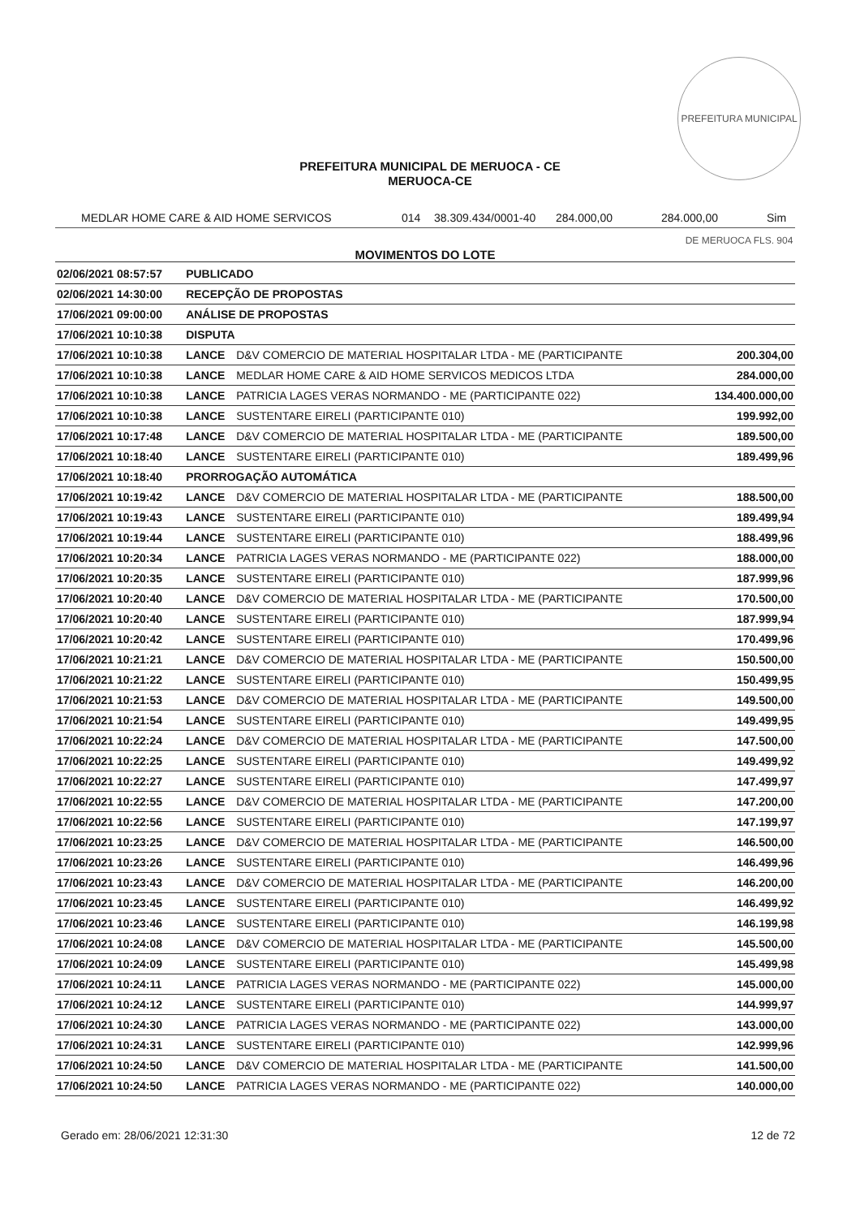PREFEITURA MUNICIPAL DE MERUOCA FLS. 904
PREFEITURA MUNICIPAL DE MERUOCA - CE
MERUOCA-CE
MEDLAR HOME CARE & AID HOME SERVICOS 014 38.309.434/0001-40 284.000,00 284.000,00 Sim
MOVIMENTOS DO LOTE
| 02/06/2021 08:57:57 | PUBLICADO | | |
| 02/06/2021 14:30:00 | RECEPÇÃO DE PROPOSTAS | | |
| 17/06/2021 09:00:00 | ANÁLISE DE PROPOSTAS | | |
| 17/06/2021 10:10:38 | DISPUTA | | |
| 17/06/2021 10:10:38 | LANCE | D&V COMERCIO DE MATERIAL HOSPITALAR LTDA - ME (PARTICIPANTE | 200.304,00 |
| 17/06/2021 10:10:38 | LANCE | MEDLAR HOME CARE & AID HOME SERVICOS MEDICOS LTDA | 284.000,00 |
| 17/06/2021 10:10:38 | LANCE | PATRICIA LAGES VERAS NORMANDO - ME (PARTICIPANTE 022) | 134.400.000,00 |
| 17/06/2021 10:10:38 | LANCE | SUSTENTARE EIRELI (PARTICIPANTE 010) | 199.992,00 |
| 17/06/2021 10:17:48 | LANCE | D&V COMERCIO DE MATERIAL HOSPITALAR LTDA - ME (PARTICIPANTE | 189.500,00 |
| 17/06/2021 10:18:40 | LANCE | SUSTENTARE EIRELI (PARTICIPANTE 010) | 189.499,96 |
| 17/06/2021 10:18:40 | PRORROGAÇÃO AUTOMÁTICA | | |
| 17/06/2021 10:19:42 | LANCE | D&V COMERCIO DE MATERIAL HOSPITALAR LTDA - ME (PARTICIPANTE | 188.500,00 |
| 17/06/2021 10:19:43 | LANCE | SUSTENTARE EIRELI (PARTICIPANTE 010) | 189.499,94 |
| 17/06/2021 10:19:44 | LANCE | SUSTENTARE EIRELI (PARTICIPANTE 010) | 188.499,96 |
| 17/06/2021 10:20:34 | LANCE | PATRICIA LAGES VERAS NORMANDO - ME (PARTICIPANTE 022) | 188.000,00 |
| 17/06/2021 10:20:35 | LANCE | SUSTENTARE EIRELI (PARTICIPANTE 010) | 187.999,96 |
| 17/06/2021 10:20:40 | LANCE | D&V COMERCIO DE MATERIAL HOSPITALAR LTDA - ME (PARTICIPANTE | 170.500,00 |
| 17/06/2021 10:20:40 | LANCE | SUSTENTARE EIRELI (PARTICIPANTE 010) | 187.999,94 |
| 17/06/2021 10:20:42 | LANCE | SUSTENTARE EIRELI (PARTICIPANTE 010) | 170.499,96 |
| 17/06/2021 10:21:21 | LANCE | D&V COMERCIO DE MATERIAL HOSPITALAR LTDA - ME (PARTICIPANTE | 150.500,00 |
| 17/06/2021 10:21:22 | LANCE | SUSTENTARE EIRELI (PARTICIPANTE 010) | 150.499,95 |
| 17/06/2021 10:21:53 | LANCE | D&V COMERCIO DE MATERIAL HOSPITALAR LTDA - ME (PARTICIPANTE | 149.500,00 |
| 17/06/2021 10:21:54 | LANCE | SUSTENTARE EIRELI (PARTICIPANTE 010) | 149.499,95 |
| 17/06/2021 10:22:24 | LANCE | D&V COMERCIO DE MATERIAL HOSPITALAR LTDA - ME (PARTICIPANTE | 147.500,00 |
| 17/06/2021 10:22:25 | LANCE | SUSTENTARE EIRELI (PARTICIPANTE 010) | 149.499,92 |
| 17/06/2021 10:22:27 | LANCE | SUSTENTARE EIRELI (PARTICIPANTE 010) | 147.499,97 |
| 17/06/2021 10:22:55 | LANCE | D&V COMERCIO DE MATERIAL HOSPITALAR LTDA - ME (PARTICIPANTE | 147.200,00 |
| 17/06/2021 10:22:56 | LANCE | SUSTENTARE EIRELI (PARTICIPANTE 010) | 147.199,97 |
| 17/06/2021 10:23:25 | LANCE | D&V COMERCIO DE MATERIAL HOSPITALAR LTDA - ME (PARTICIPANTE | 146.500,00 |
| 17/06/2021 10:23:26 | LANCE | SUSTENTARE EIRELI (PARTICIPANTE 010) | 146.499,96 |
| 17/06/2021 10:23:43 | LANCE | D&V COMERCIO DE MATERIAL HOSPITALAR LTDA - ME (PARTICIPANTE | 146.200,00 |
| 17/06/2021 10:23:45 | LANCE | SUSTENTARE EIRELI (PARTICIPANTE 010) | 146.499,92 |
| 17/06/2021 10:23:46 | LANCE | SUSTENTARE EIRELI (PARTICIPANTE 010) | 146.199,98 |
| 17/06/2021 10:24:08 | LANCE | D&V COMERCIO DE MATERIAL HOSPITALAR LTDA - ME (PARTICIPANTE | 145.500,00 |
| 17/06/2021 10:24:09 | LANCE | SUSTENTARE EIRELI (PARTICIPANTE 010) | 145.499,98 |
| 17/06/2021 10:24:11 | LANCE | PATRICIA LAGES VERAS NORMANDO - ME (PARTICIPANTE 022) | 145.000,00 |
| 17/06/2021 10:24:12 | LANCE | SUSTENTARE EIRELI (PARTICIPANTE 010) | 144.999,97 |
| 17/06/2021 10:24:30 | LANCE | PATRICIA LAGES VERAS NORMANDO - ME (PARTICIPANTE 022) | 143.000,00 |
| 17/06/2021 10:24:31 | LANCE | SUSTENTARE EIRELI (PARTICIPANTE 010) | 142.999,96 |
| 17/06/2021 10:24:50 | LANCE | D&V COMERCIO DE MATERIAL HOSPITALAR LTDA - ME (PARTICIPANTE | 141.500,00 |
| 17/06/2021 10:24:50 | LANCE | PATRICIA LAGES VERAS NORMANDO - ME (PARTICIPANTE 022) | 140.000,00 |
Gerado em: 28/06/2021 12:31:30 12 de 72